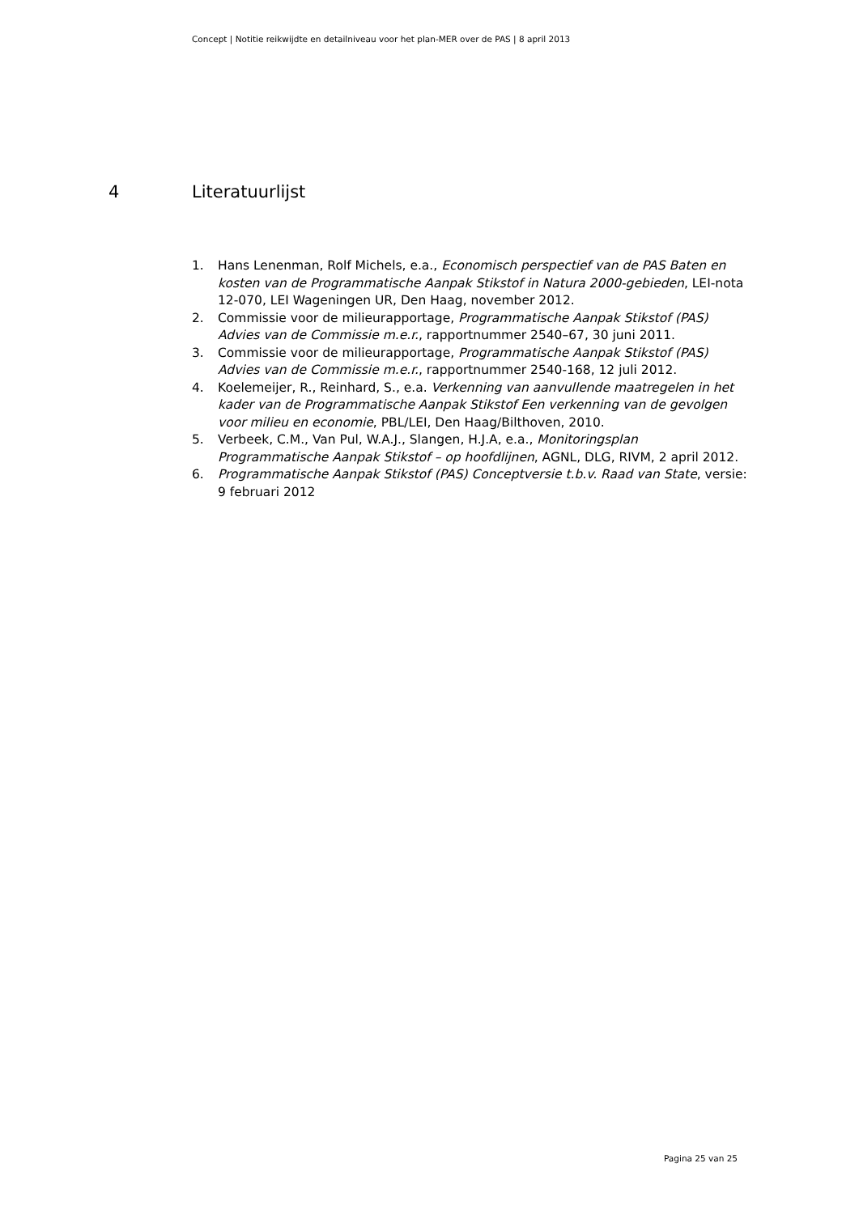Concept | Notitie reikwijdte en detailniveau voor het plan-MER over de PAS | 8 april 2013
4 Literatuurlijst
1. Hans Lenenman, Rolf Michels, e.a., Economisch perspectief van de PAS Baten en kosten van de Programmatische Aanpak Stikstof in Natura 2000-gebieden, LEI-nota 12-070, LEI Wageningen UR, Den Haag, november 2012.
2. Commissie voor de milieurapportage, Programmatische Aanpak Stikstof (PAS) Advies van de Commissie m.e.r., rapportnummer 2540–67, 30 juni 2011.
3. Commissie voor de milieurapportage, Programmatische Aanpak Stikstof (PAS) Advies van de Commissie m.e.r., rapportnummer 2540-168, 12 juli 2012.
4. Koelemeijer, R., Reinhard, S., e.a. Verkenning van aanvullende maatregelen in het kader van de Programmatische Aanpak Stikstof Een verkenning van de gevolgen voor milieu en economie, PBL/LEI, Den Haag/Bilthoven, 2010.
5. Verbeek, C.M., Van Pul, W.A.J., Slangen, H.J.A, e.a., Monitoringsplan Programmatische Aanpak Stikstof – op hoofdlijnen, AGNL, DLG, RIVM, 2 april 2012.
6. Programmatische Aanpak Stikstof (PAS) Conceptversie t.b.v. Raad van State, versie: 9 februari 2012
Pagina 25 van 25